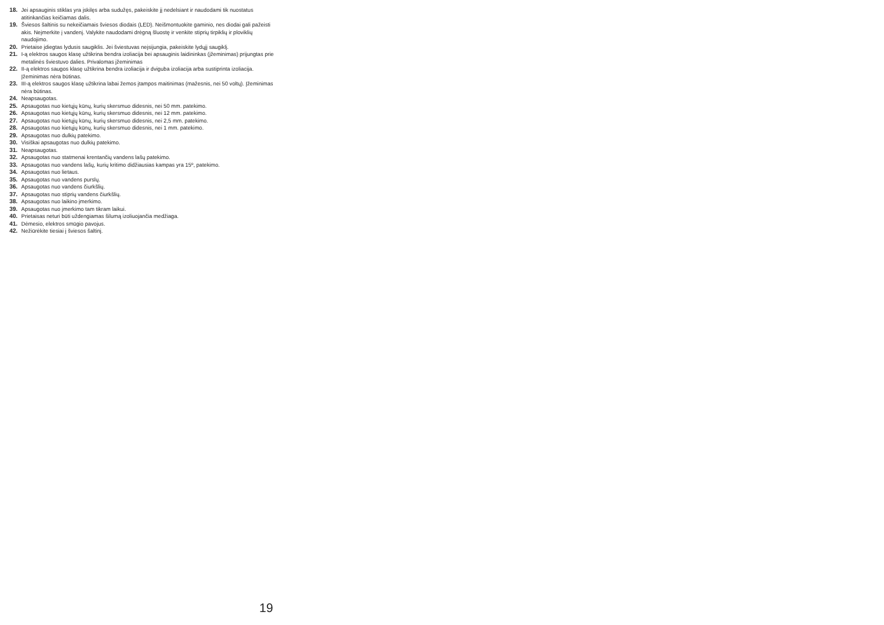18. Jei apsauginis stiklas yra įskilęs arba sudužęs, pakeiskite jį nedelsiant ir naudodami tik nuostatus atitinkančias keičiamas dalis.
19. Šviesos šaltinis su nekeičiamais šviesos diodais (LED). Neišmontuokite gaminio, nes diodai gali pažeisti akis. Neįmerkite į vandenį. Valykite naudodami drėgną šluostę ir venkite stiprių tirpiklių ir ploviklių naudojimo.
20. Prietaise įdiegtas lydusis saugiklis. Jei šviestuvas neįsijungia, pakeiskite lydųjį saugiklį.
21. I-ą elektros saugos klasę užtikrina bendra izoliacija bei apsauginis laidininkas (įžeminimas) prijungtas prie metalinės šviestuvo dalies. Privalomas įžeminimas
22. II-ą elektros saugos klasę užtikrina bendra izoliacija ir dviguba izoliacija arba sustiprinta izoliacija. Įžeminimas nėra būtinas.
23. III-ą elektros saugos klasę užtikrina labai žemos įtampos maitinimas (mažesnis, nei 50 voltų). Įžeminimas nėra būtinas.
24. Neapsaugotas.
25. Apsaugotas nuo kietųjų kūnų, kurių skersmuo didesnis, nei 50 mm. patekimo.
26. Apsaugotas nuo kietųjų kūnų, kurių skersmuo didesnis, nei 12 mm. patekimo.
27. Apsaugotas nuo kietųjų kūnų, kurių skersmuo didesnis, nei 2,5 mm. patekimo.
28. Apsaugotas nuo kietųjų kūnų, kurių skersmuo didesnis, nei 1 mm. patekimo.
29. Apsaugotas nuo dulkių patekimo.
30. Visiškai apsaugotas nuo dulkių patekimo.
31. Neapsaugotas.
32. Apsaugotas nuo statmenai krentančių vandens lašų patekimo.
33. Apsaugotas nuo vandens lašų, kurių kritimo didžiausias kampas yra 15º, patekimo.
34. Apsaugotas nuo lietaus.
35. Apsaugotas nuo vandens purslų.
36. Apsaugotas nuo vandens čiurkšlių.
37. Apsaugotas nuo stiprių vandens čiurkšlių.
38. Apsaugotas nuo laikino įmerkimo.
39. Apsaugotas nuo įmerkimo tam tikram laikui.
40. Prietaisas neturi būti uždengiamas šilumą izoliuojančia medžiaga.
41. Dėmesio, elektros smūgio pavojus.
42. Nežiūrėkite tiesiai į šviesos šaltinį.
19